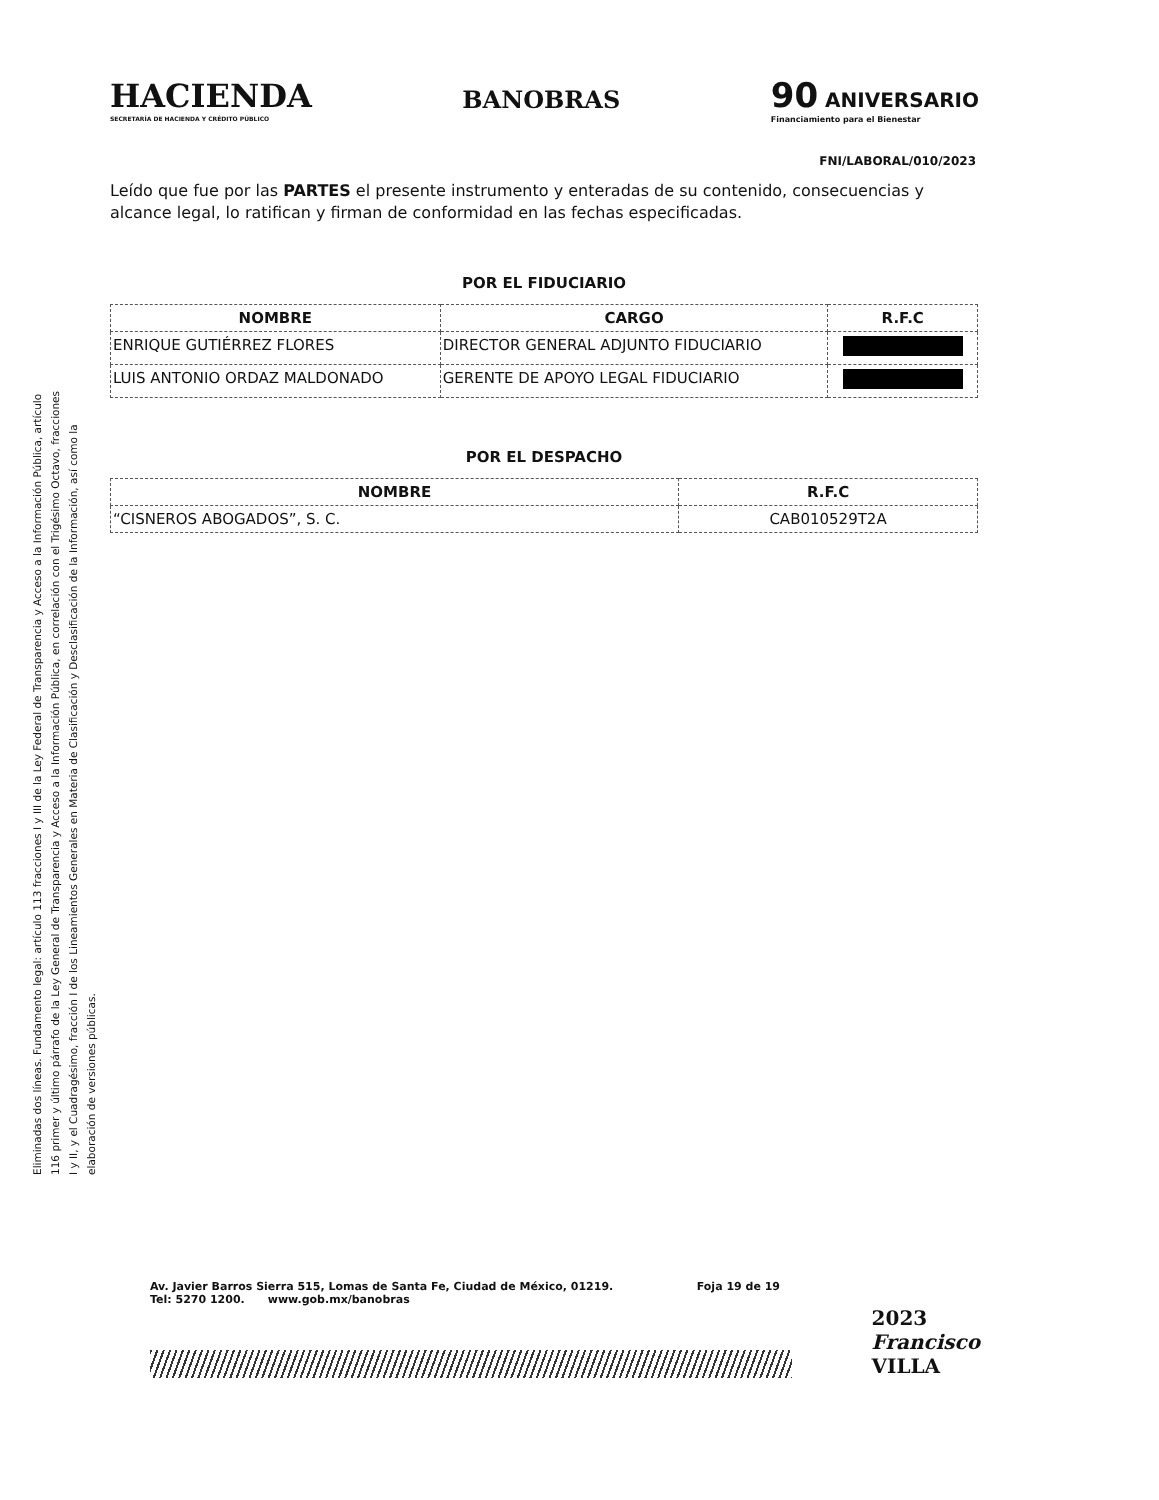Eliminadas dos líneas. Fundamento legal: artículo 113 fracciones I y III de la Ley Federal de Transparencia y Acceso a la Información Pública, artículo 116 primer y último párrafo de la Ley General de Transparencia y Acceso a la Información Pública, en correlación con el Trigésimo Octavo, fracciones I y II, y el Cuadragésimo, fracción I de los Lineamientos Generales en Materia de Clasificación y Desclasificación de la Información, así como la elaboración de versiones públicas.
HACIENDA
SECRETARÍA DE HACIENDA Y CRÉDITO PÚBLICO
BANOBRAS
90 ANIVERSARIO
Financiamiento para el Bienestar
FNI/LABORAL/010/2023
Leído que fue por las PARTES el presente instrumento y enteradas de su contenido, consecuencias y alcance legal, lo ratifican y firman de conformidad en las fechas especificadas.
POR EL FIDUCIARIO
| NOMBRE | CARGO | R.F.C |
| --- | --- | --- |
| ENRIQUE GUTIÉRREZ FLORES | DIRECTOR GENERAL ADJUNTO FIDUCIARIO | |
| LUIS ANTONIO ORDAZ MALDONADO | GERENTE DE APOYO LEGAL FIDUCIARIO | |
POR EL DESPACHO
| NOMBRE | R.F.C |
| --- | --- |
| “CISNEROS ABOGADOS”, S. C. | CAB010529T2A |
Av. Javier Barros Sierra 515, Lomas de Santa Fe, Ciudad de México, 01219.
Tel: 5270 1200. www.gob.mx/banobras Foja 19 de 19
2023
Francisco
VILLA